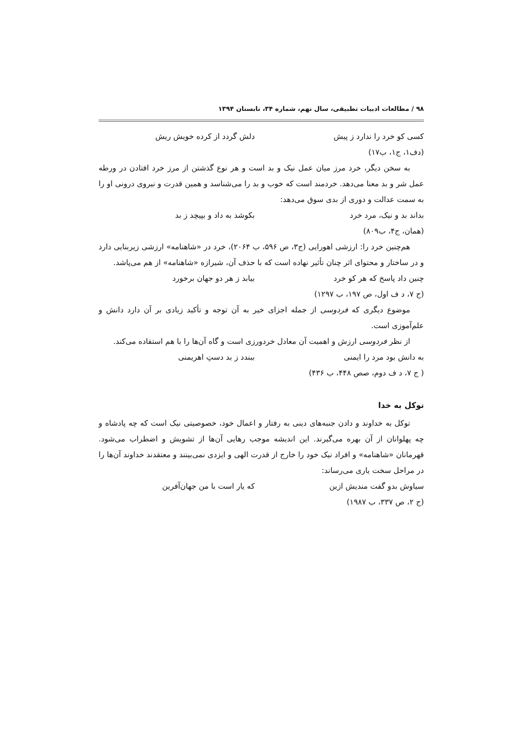۹۸ / مطالعات ادبیات تطبیقی، سال نهم، شماره ۳۴، تابستان ۱۳۹۴
کسی کو خرد را ندارد ز پیش دلش گردد از کرده خویش ریش
(دف۱، ج۱، ب۱۷)
به سخن دیگر، خرد مرز میان عمل نیک و بد است و هر نوع گذشتن از مرز خرد افتادن در ورطه عمل شر و بد معنا می‌دهد. خردمند است که خوب و بد را می‌شناسد و همین قدرت و نیروی درونی او را به سمت عدالت و دوری از بدی سوق می‌دهد:
بداند بد و نیک، مرد خرد بکوشد به داد و بپیچد ز بد
(همان، ج۴، ب۸۰۹)
هم‌چنین خرد را: ارزشی اهورایی (ج۳، ص ۵۹۶، ب ۲۰۶۴)، خرد در «شاهنامه» ارزشی زیربنایی دارد و در ساختار و محتوای اثر چنان تأثیر نهاده است که با حذف آن، شیرازه «شاهنامه» از هم می‌پاشد.
چنین داد پاسخ که هر کو خرد بیابد ز هر دو جهان برخورد
(ج ۷، د ف اول، ص ۱۹۷، ب ۱۲۹۷)
موضوع دیگری که فردوسی از جمله اجزای خیر به آن توجه و تأکید زیادی بر آن دارد دانش و علم‌آموزی است.
از نظر فردوسی ارزش و اهمیت آن معادل خردورزی است و گاه آن‌ها را با هم استفاده می‌کند.
به دانش بود مرد را ایمنی ببندد ز بد دستِ اهریمنی
( ج ۷، د ف دوم، صص ۴۴۸، ب ۴۳۶)
توکل به خدا
توکل به خداوند و دادن جنبه‌های دینی به رفتار و اعمال خود، خصوصیتی نیک است که چه پادشاه و چه پهلوانان از آن بهره می‌گیرند. این اندیشه موجب رهایی آن‌ها از تشویش و اضطراب می‌شود. قهرمانان «شاهنامه» و افراد نیک خود را خارج از قدرت الهی و ایزدی نمی‌بینند و معتقدند خداوند آن‌ها را در مراحل سخت یاری می‌رساند:
سیاوش بدو گفت مندیش ازین که یار است با من جهان‌آفرین
(ج ۲، ص ۳۳۷، ب ۱۹۸۷)